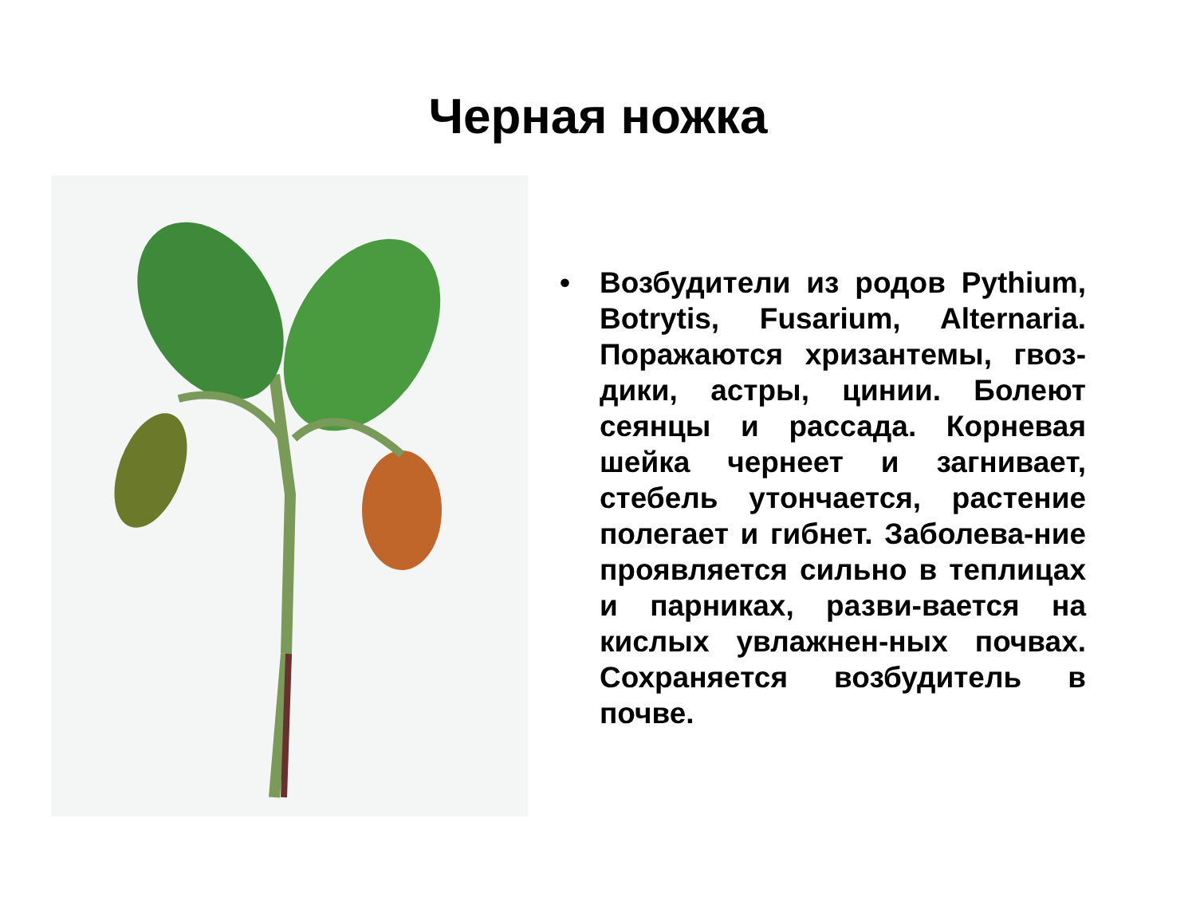Черная ножка
• Возбудители из родов Pythium, Botrytis, Fusarium, Alternaria. Поражаются хризантемы, гвоз-дики, астры, цинии. Болеют сеянцы и рассада. Корневая шейка чернеет и загнивает, стебель утончается, растение полегает и гибнет. Заболева-ние проявляется сильно в теплицах и парниках, разви-вается на кислых увлажнен-ных почвах. Сохраняется возбудитель в почве.